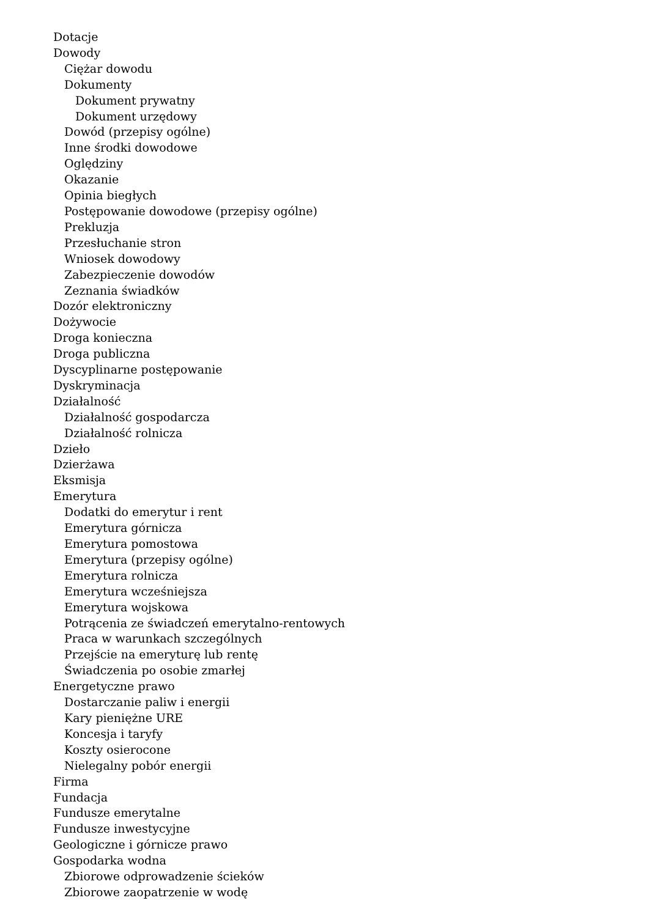Dotacje
Dowody
Ciężar dowodu
Dokumenty
Dokument prywatny
Dokument urzędowy
Dowód (przepisy ogólne)
Inne środki dowodowe
Oględziny
Okazanie
Opinia biegłych
Postępowanie dowodowe (przepisy ogólne)
Prekluzja
Przesłuchanie stron
Wniosek dowodowy
Zabezpieczenie dowodów
Zeznania świadków
Dozór elektroniczny
Dożywocie
Droga konieczna
Droga publiczna
Dyscyplinarne postępowanie
Dyskryminacja
Działalność
Działalność gospodarcza
Działalność rolnicza
Dzieło
Dzierżawa
Eksmisja
Emerytura
Dodatki do emerytur i rent
Emerytura górnicza
Emerytura pomostowa
Emerytura (przepisy ogólne)
Emerytura rolnicza
Emerytura wcześniejsza
Emerytura wojskowa
Potrącenia ze świadczeń emerytalno-rentowych
Praca w warunkach szczególnych
Przejście na emeryturę lub rentę
Świadczenia po osobie zmarłej
Energetyczne prawo
Dostarczanie paliw i energii
Kary pieniężne URE
Koncesja i taryfy
Koszty osierocone
Nielegalny pobór energii
Firma
Fundacja
Fundusze emerytalne
Fundusze inwestycyjne
Geologiczne i górnicze prawo
Gospodarka wodna
Zbiorowe odprowadzenie ścieków
Zbiorowe zaopatrzenie w wodę